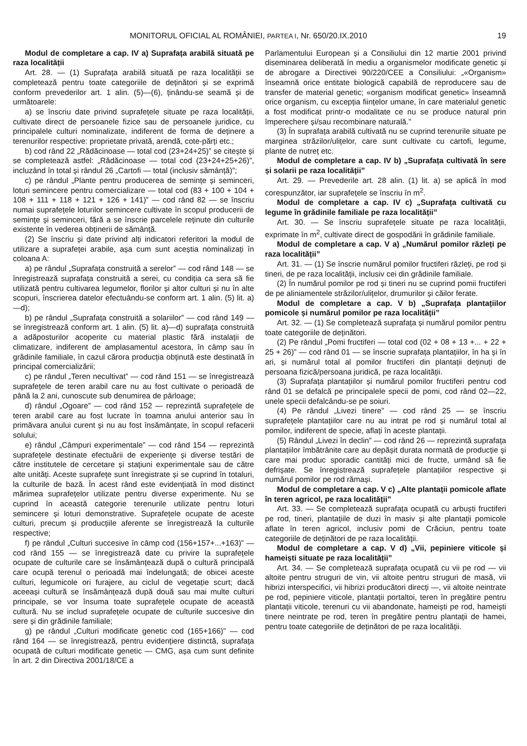MONITORUL OFICIAL AL ROMÂNIEI, PARTEA I, Nr. 650/20.IX.2010 19
Modul de completare a cap. IV a) Suprafața arabilă situată pe raza localității
Art. 28. — (1) Suprafața arabilă situată pe raza localității se completează pentru toate categoriile de deținători și se exprimă conform prevederilor art. 1 alin. (5)—(6), ținându-se seamă și de următoarele:
a) se înscriu date privind suprafețele situate pe raza localității, cultivate direct de persoanele fizice sau de persoanele juridice, cu principalele culturi nominalizate, indiferent de forma de deținere a terenurilor respective: proprietate privată, arendă, cote-părți etc.;
b) cod rând 22 „Rădăcinoase — total cod (23+24+25)” se citește și se completează astfel: „Rădăcinoase — total cod (23+24+25+26)”, incluzând în total și rândul 26 „Cartofi — total (inclusiv sămânță)”;
c) pe rândul „Plante pentru producerea de semințe și seminceri, loturi semincere pentru comercializare — total cod (83 + 100 + 104 + 108 + 111 + 118 + 121 + 126 + 141)” — cod rând 82 — se înscriu numai suprafețele loturilor semincere cultivate în scopul producerii de semințe și seminceri, fără a se înscrie parcelele reținute din culturile existente în vederea obținerii de sămânță.
(2) Se înscriu și date privind alți indicatori referitori la modul de utilizare a suprafeței arabile, așa cum sunt aceștia nominalizați în coloana A:
a) pe rândul „Suprafața construită a serelor” — cod rând 148 — se înregistrează suprafața construită a serei, cu condiția ca sera să fie utilizată pentru cultivarea legumelor, florilor și altor culturi și nu în alte scopuri, înscrierea datelor efectuându-se conform art. 1 alin. (5) lit. a)—d);
b) pe rândul „Suprafața construită a solariilor” — cod rând 149 — se înregistrează conform art. 1 alin. (5) lit. a)—d) suprafața construită a adăposturilor acoperite cu material plastic fără instalații de climatizare, indiferent de amplasamentul acestora, în câmp sau în grădinile familiale, în cazul cărora producția obținută este destinată în principal comercializării;
c) pe rândul „Teren necultivat” — cod rând 151 — se înregistrează suprafețele de teren arabil care nu au fost cultivate o perioadă de până la 2 ani, cunoscute sub denumirea de pârloage;
d) rândul „Ogoare” — cod rând 152 — reprezintă suprafețele de teren arabil care au fost lucrate în toamna anului anterior sau în primăvara anului curent și nu au fost însămânțate, în scopul refacerii solului;
e) rândul „Câmpuri experimentale” — cod rând 154 — reprezintă suprafețele destinate efectuării de experiențe și diverse testări de către institutele de cercetare și stațiuni experimentale sau de către alte unități. Aceste suprafețe sunt înregistrate și se cuprind în totaluri, la culturile de bază. În acest rând este evidențiată în mod distinct mărimea suprafețelor utilizate pentru diverse experimente. Nu se cuprind în această categorie terenurile utilizate pentru loturi semincere și loturi demonstrative. Suprafețele ocupate de aceste culturi, precum și producțiile aferente se înregistrează la culturile respective;
f) pe rândul „Culturi succesive în câmp cod (156+157+...+163)” — cod rând 155 — se înregistrează date cu privire la suprafețele ocupate de culturile care se însămânțează după o cultură principală care ocupă terenul o perioadă mai îndelungată; de obicei aceste culturi, legumicole ori furajere, au ciclul de vegetație scurt; dacă aceeași cultură se însămânțează după două sau mai multe culturi principale, se vor însuma toate suprafețele ocupate de această cultură. Nu se includ suprafețele ocupate de culturile succesive din sere și din grădinile familiale;
g) pe rândul „Culturi modificate genetic cod (165+166)” — cod rând 164 — se înregistrează, pentru evidențiere distinctă, suprafața ocupată de culturi modificate genetic — CMG, așa cum sunt definite în art. 2 din Directiva 2001/18/CE a
Parlamentului European și a Consiliului din 12 martie 2001 privind diseminarea deliberată în mediu a organismelor modificate genetic și de abrogare a Directivei 90/220/CEE a Consiliului: „«Organism» înseamnă orice entitate biologică capabilă de reproducere sau de transfer de material genetic; «organism modificat genetic» înseamnă orice organism, cu excepția ființelor umane, în care materialul genetic a fost modificat printr-o modalitate ce nu se produce natural prin împerechere și/sau recombinare naturală.”
(3) În suprafața arabilă cultivată nu se cuprind terenurile situate pe marginea străzilor/ulițelor, care sunt cultivate cu cartofi, legume, plante de nutreț etc.
Modul de completare a cap. IV b) „Suprafața cultivată în sere și solarii pe raza localității”
Art. 29. — Prevederile art. 28 alin. (1) lit. a) se aplică în mod corespunzător, iar suprafețele se înscriu în m<sup>2</sup>.
Modul de completare a cap. IV c) „Suprafața cultivată cu legume în grădinile familiale pe raza localității”
Art. 30. — Se înscriu suprafețele situate pe raza localității, exprimate în m<sup>2</sup>, cultivate direct de gospodării în grădinile familiale.
Modul de completare a cap. V a) „Numărul pomilor răzleți pe raza localității”
Art. 31. — (1) Se înscrie numărul pomilor fructiferi răzleți, pe rod și tineri, de pe raza localității, inclusiv cei din grădinile familiale.
(2) În numărul pomilor pe rod și tineri nu se cuprind pomii fructiferi de pe aliniamentele străzilor/ulițelor, drumurilor și căilor ferate.
Modul de completare a cap. V b) „Suprafața plantațiilor pomicole și numărul pomilor pe raza localității”
Art. 32. — (1) Se completează suprafața și numărul pomilor pentru toate categoriile de deținători.
(2) Pe rândul „Pomi fructiferi — total cod (02 + 08 + 13 +... + 22 + 25 + 26)” — cod rând 01 — se înscrie suprafața plantațiilor, în ha și în ari, și numărul total al pomilor fructiferi din plantații deținuți de persoana fizică/persoana juridică, pe raza localității.
(3) Suprafața plantațiilor și numărul pomilor fructiferi pentru cod rând 01 se defalcă pe principalele specii de pomi, cod rând 02—22, unele specii defalcându-se pe soiuri.
(4) Pe rândul „Livezi tinere” — cod rând 25 — se înscriu suprafețele plantațiilor care nu au intrat pe rod și numărul total al pomilor, indiferent de specie, aflați în aceste plantații.
(5) Rândul „Livezi în declin” — cod rând 26 — reprezintă suprafața plantațiilor îmbătrânite care au depășit durata normată de producție și care mai produc sporadic cantități mici de fructe, urmând să fie defrișate. Se înregistrează suprafețele plantațiilor respective și numărul pomilor pe rod rămași.
Modul de completare a cap. V c) „Alte plantații pomicole aflate în teren agricol, pe raza localității”
Art. 33. — Se completează suprafața ocupată cu arbuști fructiferi pe rod, tineri, plantațiile de duzi în masiv și alte plantații pomicole aflate în teren agricol, inclusiv pomi de Crăciun, pentru toate categoriile de deținători de pe raza localității.
Modul de completare a cap. V d) „Vii, pepiniere viticole și hameiști situate pe raza localității”
Art. 34. — Se completează suprafața ocupată cu vii pe rod — vii altoite pentru struguri de vin, vii altoite pentru struguri de masă, vii hibrizi interspecifici, vii hibrizi producători direcți —, vii altoite neintrate pe rod, pepiniere viticole, plantații portaltoi, teren în pregătire pentru plantații viticole, terenuri cu vii abandonate, hameiști pe rod, hameiști tinere neintrate pe rod, teren în pregătire pentru plantații de hamei, pentru toate categoriile de deținători de pe raza localității.